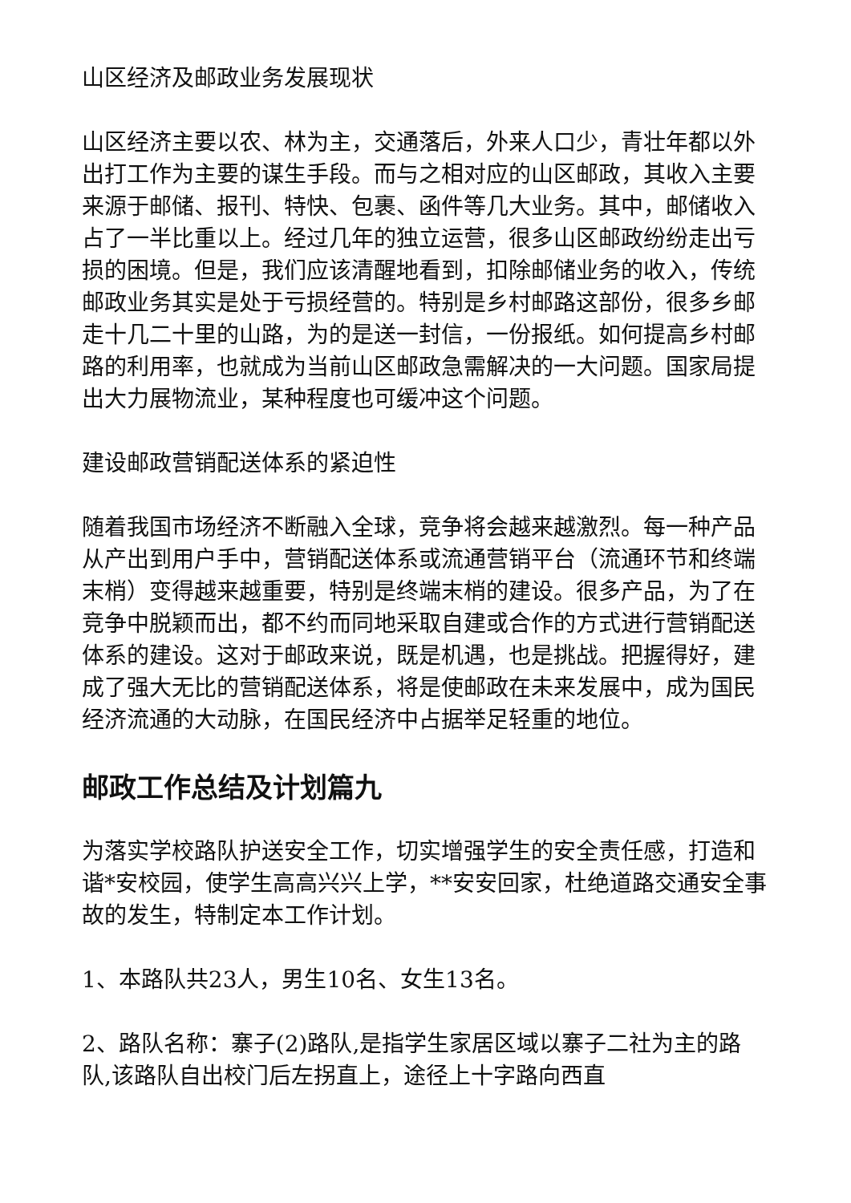山区经济及邮政业务发展现状
山区经济主要以农、林为主，交通落后，外来人口少，青壮年都以外出打工作为主要的谋生手段。而与之相对应的山区邮政，其收入主要来源于邮储、报刊、特快、包裹、函件等几大业务。其中，邮储收入占了一半比重以上。经过几年的独立运营，很多山区邮政纷纷走出亏损的困境。但是，我们应该清醒地看到，扣除邮储业务的收入，传统邮政业务其实是处于亏损经营的。特别是乡村邮路这部份，很多乡邮走十几二十里的山路，为的是送一封信，一份报纸。如何提高乡村邮路的利用率，也就成为当前山区邮政急需解决的一大问题。国家局提出大力展物流业，某种程度也可缓冲这个问题。
建设邮政营销配送体系的紧迫性
随着我国市场经济不断融入全球，竞争将会越来越激烈。每一种产品从产出到用户手中，营销配送体系或流通营销平台（流通环节和终端末梢）变得越来越重要，特别是终端末梢的建设。很多产品，为了在竞争中脱颖而出，都不约而同地采取自建或合作的方式进行营销配送体系的建设。这对于邮政来说，既是机遇，也是挑战。把握得好，建成了强大无比的营销配送体系，将是使邮政在未来发展中，成为国民经济流通的大动脉，在国民经济中占据举足轻重的地位。
邮政工作总结及计划篇九
为落实学校路队护送安全工作，切实增强学生的安全责任感，打造和谐*安校园，使学生高高兴兴上学，**安安回家，杜绝道路交通安全事故的发生，特制定本工作计划。
1、本路队共23人，男生10名、女生13名。
2、路队名称：寨子(2)路队,是指学生家居区域以寨子二社为主的路队,该路队自出校门后左拐直上，途径上十字路向西直